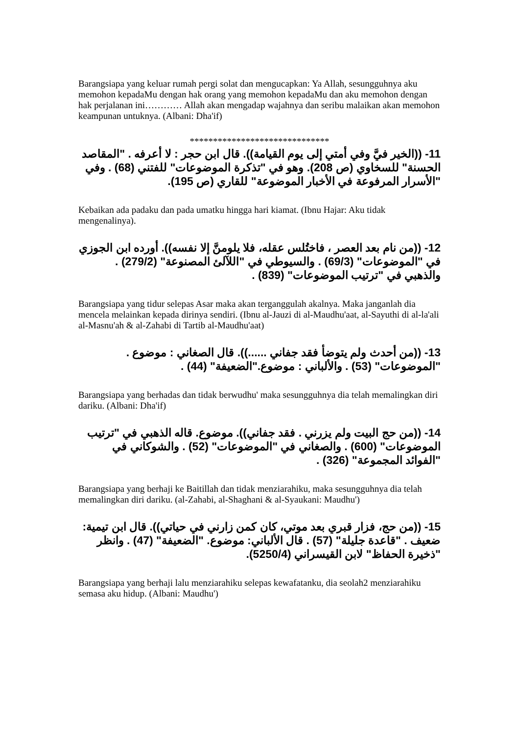Barangsiapa yang keluar rumah pergi solat dan mengucapkan: Ya Allah, sesungguhnya aku memohon kepadaMu dengan hak orang yang memohon kepadaMu dan aku memohon dengan hak perjalanan ini………… Allah akan mengadap wajahnya dan seribu malaikan akan memohon keampunan untuknya. (Albani: Dha'if)
******************************
11- ((الخير فيَّ وفي أمتي إلى يوم القيامة)). قال ابن حجر : لا أعرفه . "المقاصد الحسنة" للسخاوي (ص 208). وهو في "تذكرة الموضوعات" للفتني (68) . وفي "الأسرار المرفوعة في الأخبار الموضوعة" للقاري (ص 195).
Kebaikan ada padaku dan pada umatku hingga hari kiamat. (Ibnu Hajar: Aku tidak mengenalinya).
12- ((من نام بعد العصر ، فاختُلس عقله، فلا يلومنَّ إلا نفسه)). أورده ابن الجوزي في "الموضوعات" (69/3) . والسيوطي في "اللآلئ المصنوعة" (279/2) . والذهبي في "ترتيب الموضوعات" (839) .
Barangsiapa yang tidur selepas Asar maka akan terganggulah akalnya. Maka janganlah dia mencela melainkan kepada dirinya sendiri. (Ibnu al-Jauzi di al-Maudhu'aat, al-Sayuthi di al-la'ali al-Masnu'ah & al-Zahabi di Tartib al-Maudhu'aat)
13- ((من أحدث ولم يتوضأ فقد جفاني ......)). قال الصغاني : موضوع . "الموضوعات" (53) . والألباني : موضوع."الضعيفة" (44) .
Barangsiapa yang berhadas dan tidak berwudhu' maka sesungguhnya dia telah memalingkan diri dariku. (Albani: Dha'if)
14- ((من حج البيت ولم يزرني . فقد جفاني)). موضوع. قاله الذهبي في "ترتيب الموضوعات" (600) . والصغاني في "الموضوعات" (52) . والشوكاني في "الفوائد المجموعة" (326) .
Barangsiapa yang berhaji ke Baitillah dan tidak menziarahiku, maka sesungguhnya dia telah memalingkan diri dariku. (al-Zahabi, al-Shaghani & al-Syaukani: Maudhu')
15- ((من حج، فزار قبري بعد موتي، كان كمن زارني في حياتي)). قال ابن تيمية: ضعيف . "قاعدة جليلة" (57) . قال الألباني: موضوع. "الضعيفة" (47) . وانظر "ذخيرة الحفاظ" لابن القيسراني (5250/4).
Barangsiapa yang berhaji lalu menziarahiku selepas kewafatanku, dia seolah2 menziarahiku semasa aku hidup. (Albani: Maudhu')